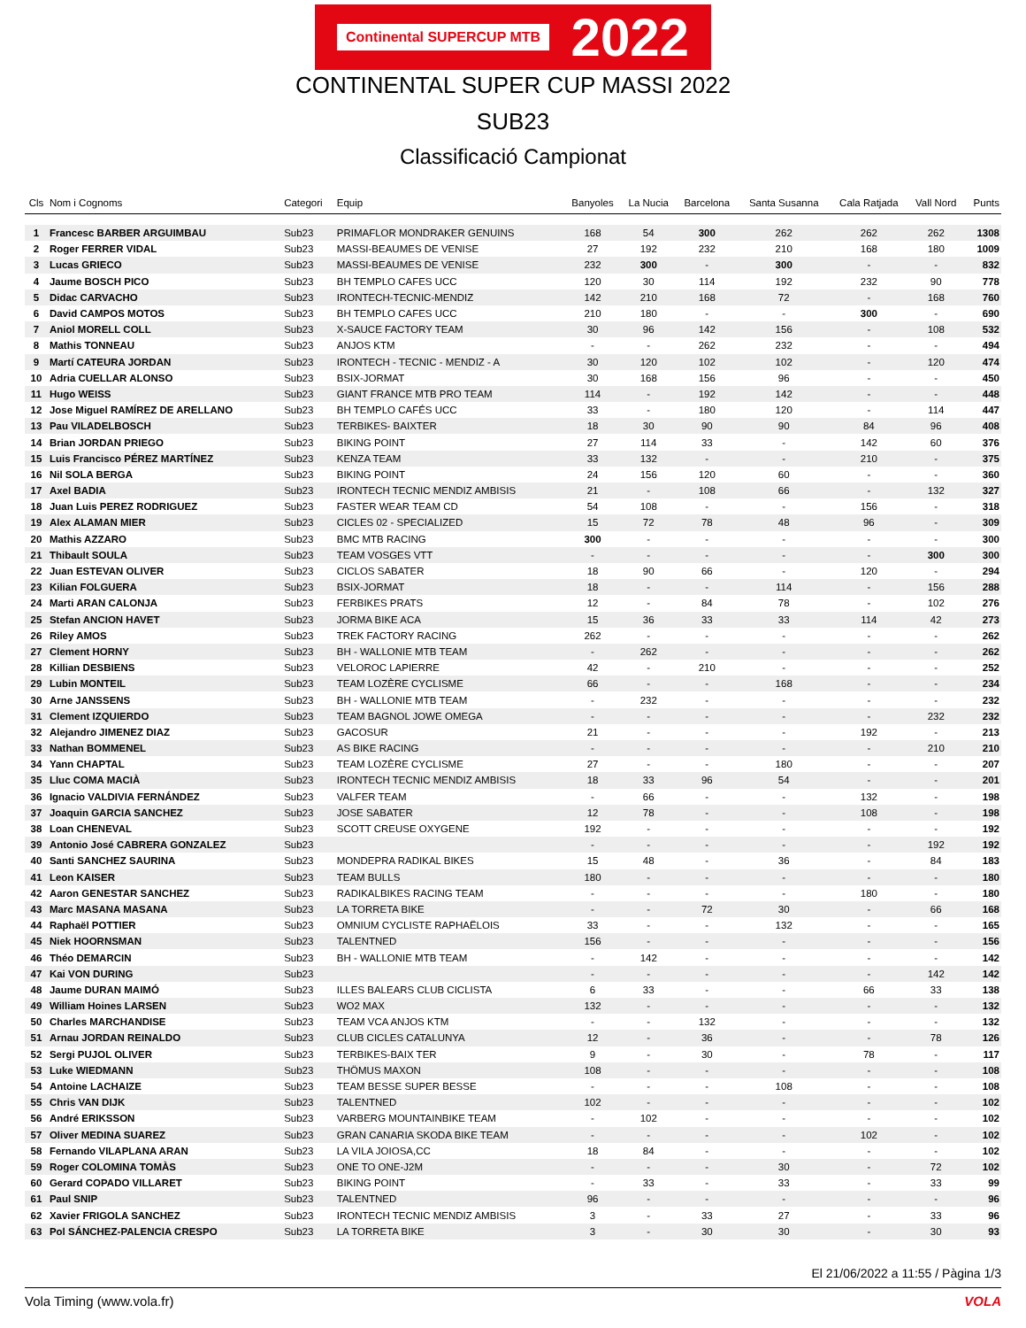Continental SUPERCUP MTB 2022
CONTINENTAL SUPER CUP MASSI 2022
SUB23
Classificació Campionat
| Cls | Nom i Cognoms | Categori | Equip | Banyoles | La Nucia | Barcelona | Santa Susanna | Cala Ratjada | Vall Nord | Punts |
| --- | --- | --- | --- | --- | --- | --- | --- | --- | --- | --- |
| 1 | Francesc BARBER ARGUIMBAU | Sub23 | PRIMAFLOR MONDRAKER GENUINS | 168 | 54 | 300 | 262 | 262 | 262 | 1308 |
| 2 | Roger FERRER VIDAL | Sub23 | MASSI-BEAUMES DE VENISE | 27 | 192 | 232 | 210 | 168 | 180 | 1009 |
| 3 | Lucas GRIECO | Sub23 | MASSI-BEAUMES DE VENISE | 232 | 300 | - | 300 | - | - | 832 |
| 4 | Jaume BOSCH PICO | Sub23 | BH TEMPLO CAFES UCC | 120 | 30 | 114 | 192 | 232 | 90 | 778 |
| 5 | Didac CARVACHO | Sub23 | IRONTECH-TECNIC-MENDIZ | 142 | 210 | 168 | 72 | - | 168 | 760 |
| 6 | David CAMPOS MOTOS | Sub23 | BH TEMPLO CAFES UCC | 210 | 180 | - | - | 300 | - | 690 |
| 7 | Aniol MORELL COLL | Sub23 | X-SAUCE FACTORY TEAM | 30 | 96 | 142 | 156 | - | 108 | 532 |
| 8 | Mathis TONNEAU | Sub23 | ANJOS KTM | - | - | 262 | 232 | - | - | 494 |
| 9 | Martí CATEURA JORDAN | Sub23 | IRONTECH - TECNIC - MENDIZ - A | 30 | 120 | 102 | 102 | - | 120 | 474 |
| 10 | Adria CUELLAR ALONSO | Sub23 | BSIX-JORMAT | 30 | 168 | 156 | 96 | - | - | 450 |
| 11 | Hugo WEISS | Sub23 | GIANT FRANCE MTB PRO TEAM | 114 | - | 192 | 142 | - | - | 448 |
| 12 | Jose Miguel RAMÍREZ DE ARELLANO | Sub23 | BH TEMPLO CAFÉS UCC | 33 | - | 180 | 120 | - | 114 | 447 |
| 13 | Pau VILADELBOSCH | Sub23 | TERBIKES- BAIXTER | 18 | 30 | 90 | 90 | 84 | 96 | 408 |
| 14 | Brian JORDAN PRIEGO | Sub23 | BIKING POINT | 27 | 114 | 33 | - | 142 | 60 | 376 |
| 15 | Luis Francisco PÉREZ MARTÍNEZ | Sub23 | KENZA TEAM | 33 | 132 | - | - | 210 | - | 375 |
| 16 | Nil SOLA BERGA | Sub23 | BIKING POINT | 24 | 156 | 120 | 60 | - | - | 360 |
| 17 | Axel BADIA | Sub23 | IRONTECH TECNIC MENDIZ AMBISIS | 21 | - | 108 | 66 | - | 132 | 327 |
| 18 | Juan Luis PEREZ RODRIGUEZ | Sub23 | FASTER WEAR TEAM CD | 54 | 108 | - | - | 156 | - | 318 |
| 19 | Alex ALAMAN MIER | Sub23 | CICLES 02 - SPECIALIZED | 15 | 72 | 78 | 48 | 96 | - | 309 |
| 20 | Mathis AZZARO | Sub23 | BMC MTB RACING | 300 | - | - | - | - | - | 300 |
| 21 | Thibault SOULA | Sub23 | TEAM VOSGES VTT | - | - | - | - | - | 300 | 300 |
| 22 | Juan ESTEVAN OLIVER | Sub23 | CICLOS SABATER | 18 | 90 | 66 | - | 120 | - | 294 |
| 23 | Kilian FOLGUERA | Sub23 | BSIX-JORMAT | 18 | - | - | 114 | - | 156 | 288 |
| 24 | Marti ARAN CALONJA | Sub23 | FERBIKES PRATS | 12 | - | 84 | 78 | - | 102 | 276 |
| 25 | Stefan ANCION HAVET | Sub23 | JORMA BIKE ACA | 15 | 36 | 33 | 33 | 114 | 42 | 273 |
| 26 | Riley AMOS | Sub23 | TREK FACTORY RACING | 262 | - | - | - | - | - | 262 |
| 27 | Clement HORNY | Sub23 | BH - WALLONIE MTB TEAM | - | 262 | - | - | - | - | 262 |
| 28 | Killian DESBIENS | Sub23 | VELOROC LAPIERRE | 42 | - | 210 | - | - | - | 252 |
| 29 | Lubin MONTEIL | Sub23 | TEAM LOZÈRE CYCLISME | 66 | - | - | 168 | - | - | 234 |
| 30 | Arne JANSSENS | Sub23 | BH - WALLONIE MTB TEAM | - | 232 | - | - | - | - | 232 |
| 31 | Clement IZQUIERDO | Sub23 | TEAM BAGNOL JOWE OMEGA | - | - | - | - | - | 232 | 232 |
| 32 | Alejandro JIMENEZ DIAZ | Sub23 | GACOSUR | 21 | - | - | - | 192 | - | 213 |
| 33 | Nathan BOMMENEL | Sub23 | AS BIKE RACING | - | - | - | - | - | 210 | 210 |
| 34 | Yann CHAPTAL | Sub23 | TEAM LOZÈRE CYCLISME | 27 | - | - | 180 | - | - | 207 |
| 35 | Lluc COMA MACIÀ | Sub23 | IRONTECH TECNIC MENDIZ AMBISIS | 18 | 33 | 96 | 54 | - | - | 201 |
| 36 | Ignacio VALDIVIA FERNÁNDEZ | Sub23 | VALFER TEAM | - | 66 | - | - | 132 | - | 198 |
| 37 | Joaquin GARCIA SANCHEZ | Sub23 | JOSE SABATER | 12 | 78 | - | - | 108 | - | 198 |
| 38 | Loan CHENEVAL | Sub23 | SCOTT CREUSE OXYGENE | 192 | - | - | - | - | - | 192 |
| 39 | Antonio José CABRERA GONZALEZ | Sub23 | | - | - | - | - | - | 192 | 192 |
| 40 | Santi SANCHEZ SAURINA | Sub23 | MONDEPRA RADIKAL BIKES | 15 | 48 | - | 36 | - | 84 | 183 |
| 41 | Leon KAISER | Sub23 | TEAM BULLS | 180 | - | - | - | - | - | 180 |
| 42 | Aaron GENESTAR SANCHEZ | Sub23 | RADIKALBIKES RACING TEAM | - | - | - | - | 180 | - | 180 |
| 43 | Marc MASANA MASANA | Sub23 | LA TORRETA BIKE | - | - | 72 | 30 | - | 66 | 168 |
| 44 | Raphaël POTTIER | Sub23 | OMNIUM CYCLISTE RAPHAËLOIS | 33 | - | - | 132 | - | - | 165 |
| 45 | Niek HOORNSMAN | Sub23 | TALENTNED | 156 | - | - | - | - | - | 156 |
| 46 | Théo DEMARCIN | Sub23 | BH - WALLONIE MTB TEAM | - | 142 | - | - | - | - | 142 |
| 47 | Kai VON DURING | Sub23 | | - | - | - | - | - | 142 | 142 |
| 48 | Jaume DURAN MAIMÓ | Sub23 | ILLES BALEARS CLUB CICLISTA | 6 | 33 | - | - | 66 | 33 | 138 |
| 49 | William Hoines LARSEN | Sub23 | WO2 MAX | 132 | - | - | - | - | - | 132 |
| 50 | Charles MARCHANDISE | Sub23 | TEAM VCA ANJOS KTM | - | - | 132 | - | - | - | 132 |
| 51 | Arnau JORDAN REINALDO | Sub23 | CLUB CICLES CATALUNYA | 12 | - | 36 | - | - | 78 | 126 |
| 52 | Sergi PUJOL OLIVER | Sub23 | TERBIKES-BAIX TER | 9 | - | 30 | - | 78 | - | 117 |
| 53 | Luke WIEDMANN | Sub23 | THÖMUS MAXON | 108 | - | - | - | - | - | 108 |
| 54 | Antoine LACHAIZE | Sub23 | TEAM BESSE SUPER BESSE | - | - | - | 108 | - | - | 108 |
| 55 | Chris VAN DIJK | Sub23 | TALENTNED | 102 | - | - | - | - | - | 102 |
| 56 | André ERIKSSON | Sub23 | VARBERG MOUNTAINBIKE TEAM | - | 102 | - | - | - | - | 102 |
| 57 | Oliver MEDINA SUAREZ | Sub23 | GRAN CANARIA SKODA BIKE TEAM | - | - | - | - | 102 | - | 102 |
| 58 | Fernando VILAPLANA ARAN | Sub23 | LA VILA JOIOSA,CC | 18 | 84 | - | - | - | - | 102 |
| 59 | Roger COLOMINA TOMÀS | Sub23 | ONE TO ONE-J2M | - | - | - | 30 | - | 72 | 102 |
| 60 | Gerard COPADO VILLARET | Sub23 | BIKING POINT | - | 33 | - | 33 | - | 33 | 99 |
| 61 | Paul SNIP | Sub23 | TALENTNED | 96 | - | - | - | - | - | 96 |
| 62 | Xavier FRIGOLA SANCHEZ | Sub23 | IRONTECH TECNIC MENDIZ AMBISIS | 3 | - | 33 | 27 | - | 33 | 96 |
| 63 | Pol SÁNCHEZ-PALENCIA CRESPO | Sub23 | LA TORRETA BIKE | 3 | - | 30 | 30 | - | 30 | 93 |
El 21/06/2022 a 11:55 / Pàgina 1/3
Vola Timing (www.vola.fr) VOLA